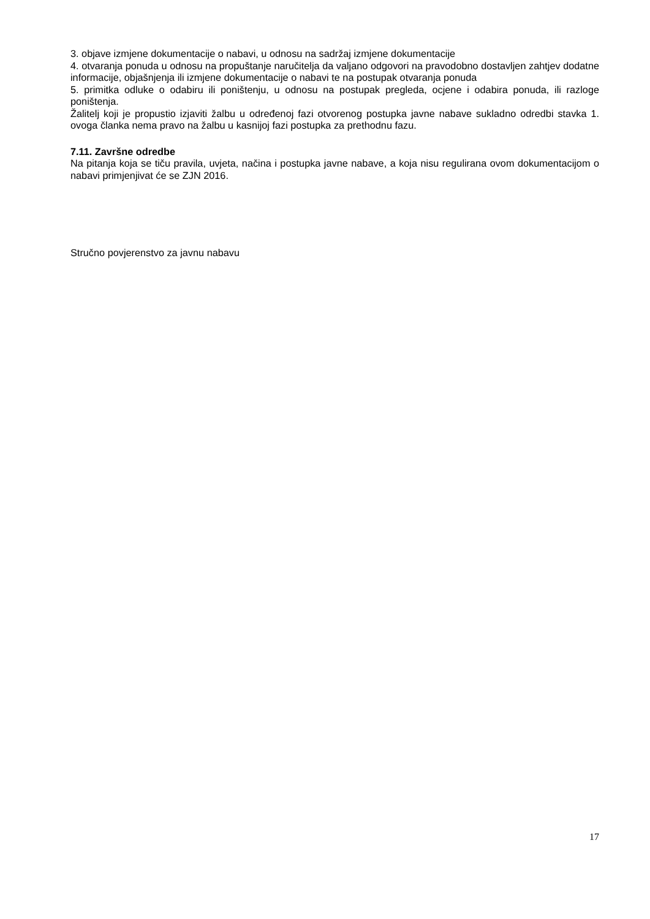3. objave izmjene dokumentacije o nabavi, u odnosu na sadržaj izmjene dokumentacije
4. otvaranja ponuda u odnosu na propuštanje naručitelja da valjano odgovori na pravodobno dostavljen zahtjev dodatne informacije, objašnjenja ili izmjene dokumentacije o nabavi te na postupak otvaranja ponuda
5. primitka odluke o odabiru ili poništenju, u odnosu na postupak pregleda, ocjene i odabira ponuda, ili razloge poništenja.
Žalitelj koji je propustio izjaviti žalbu u određenoj fazi otvorenog postupka javne nabave sukladno odredbi stavka 1. ovoga članka nema pravo na žalbu u kasnijoj fazi postupka za prethodnu fazu.
7.11. Završne odredbe
Na pitanja koja se tiču pravila, uvjeta, načina i postupka javne nabave, a koja nisu regulirana ovom dokumentacijom o nabavi primjenjivat će se ZJN 2016.
Stručno povjerenstvo za javnu nabavu
17